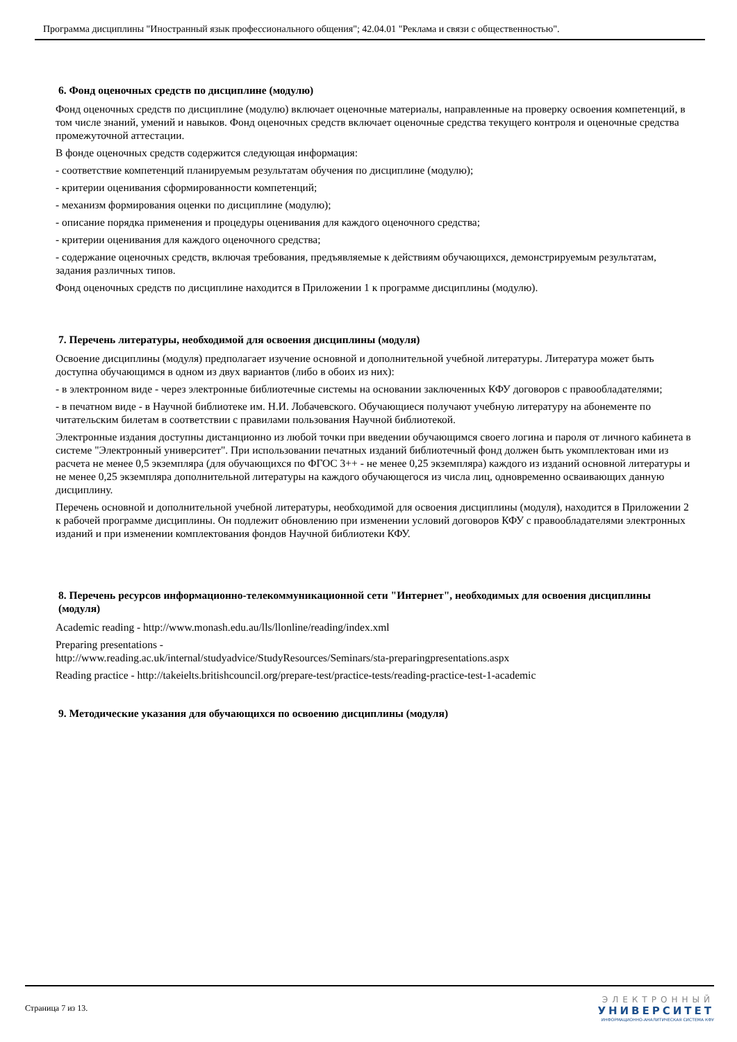Программа дисциплины "Иностранный язык профессионального общения"; 42.04.01 "Реклама и связи с общественностью".
6. Фонд оценочных средств по дисциплине (модулю)
Фонд оценочных средств по дисциплине (модулю) включает оценочные материалы, направленные на проверку освоения компетенций, в том числе знаний, умений и навыков. Фонд оценочных средств включает оценочные средства текущего контроля и оценочные средства промежуточной аттестации.
В фонде оценочных средств содержится следующая информация:
- соответствие компетенций планируемым результатам обучения по дисциплине (модулю);
- критерии оценивания сформированности компетенций;
- механизм формирования оценки по дисциплине (модулю);
- описание порядка применения и процедуры оценивания для каждого оценочного средства;
- критерии оценивания для каждого оценочного средства;
- содержание оценочных средств, включая требования, предъявляемые к действиям обучающихся, демонстрируемым результатам, задания различных типов.
Фонд оценочных средств по дисциплине находится в Приложении 1 к программе дисциплины (модулю).
7. Перечень литературы, необходимой для освоения дисциплины (модуля)
Освоение дисциплины (модуля) предполагает изучение основной и дополнительной учебной литературы. Литература может быть доступна обучающимся в одном из двух вариантов (либо в обоих из них):
- в электронном виде - через электронные библиотечные системы на основании заключенных КФУ договоров с правообладателями;
- в печатном виде - в Научной библиотеке им. Н.И. Лобачевского. Обучающиеся получают учебную литературу на абонементе по читательским билетам в соответствии с правилами пользования Научной библиотекой.
Электронные издания доступны дистанционно из любой точки при введении обучающимся своего логина и пароля от личного кабинета в системе "Электронный университет". При использовании печатных изданий библиотечный фонд должен быть укомплектован ими из расчета не менее 0,5 экземпляра (для обучающихся по ФГОС 3++ - не менее 0,25 экземпляра) каждого из изданий основной литературы и не менее 0,25 экземпляра дополнительной литературы на каждого обучающегося из числа лиц, одновременно осваивающих данную дисциплину.
Перечень основной и дополнительной учебной литературы, необходимой для освоения дисциплины (модуля), находится в Приложении 2 к рабочей программе дисциплины. Он подлежит обновлению при изменении условий договоров КФУ с правообладателями электронных изданий и при изменении комплектования фондов Научной библиотеки КФУ.
8. Перечень ресурсов информационно-телекоммуникационной сети "Интернет", необходимых для освоения дисциплины (модуля)
Academic reading - http://www.monash.edu.au/lls/llonline/reading/index.xml
Preparing presentations -
http://www.reading.ac.uk/internal/studyadvice/StudyResources/Seminars/sta-preparingpresentations.aspx
Reading practice - http://takeielts.britishcouncil.org/prepare-test/practice-tests/reading-practice-test-1-academic
9. Методические указания для обучающихся по освоению дисциплины (модуля)
Страница 7 из 13.
ЭЛЕКТРОННЫЙ
УНИВЕРСИТЕТ
ИНФОРМАЦИОННО-АНАЛИТИЧЕСКАЯ СИСТЕМА КФУ